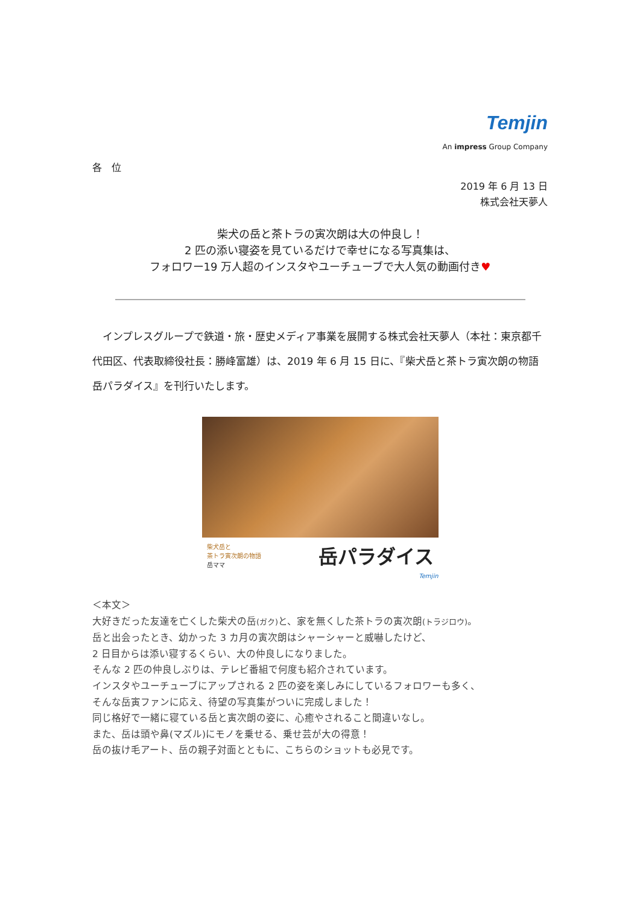Temjin
An impress Group Company
各　位
2019 年 6 月 13 日
株式会社天夢人
柴犬の岳と茶トラの寅次朗は大の仲良し！
2 匹の添い寝姿を見ているだけで幸せになる写真集は、
フォロワー19 万人超のインスタやユーチューブで大人気の動画付き♥
　インプレスグループで鉄道・旅・歴史メディア事業を展開する株式会社天夢人（本社：東京都千代田区、代表取締役社長：勝峰富雄）は、2019 年 6 月 15 日に、『柴犬岳と茶トラ寅次朗の物語　岳パラダイス』を刊行いたします。
柴犬岳と
茶トラ寅次朗の物語
岳ママ
岳パラダイス
Temjin
＜本文＞
大好きだった友達を亡くした柴犬の岳(ガク) と、家を無くした茶トラの寅次朗(トラジロウ)。
岳と出会ったとき、幼かった 3 カ月の寅次朗はシャーシャーと威嚇したけど、
2 日目からは添い寝するくらい、大の仲良しになりました。
そんな 2 匹の仲良しぶりは、テレビ番組で何度も紹介されています。
インスタやユーチューブにアップされる 2 匹の姿を楽しみにしているフォロワーも多く、
そんな岳寅ファンに応え、待望の写真集がついに完成しました！
同じ格好で一緒に寝ている岳と寅次朗の姿に、心癒やされること間違いなし。
また、岳は頭や鼻(マズル)にモノを乗せる、乗せ芸が大の得意！
岳の抜け毛アート、岳の親子対面とともに、こちらのショットも必見です。